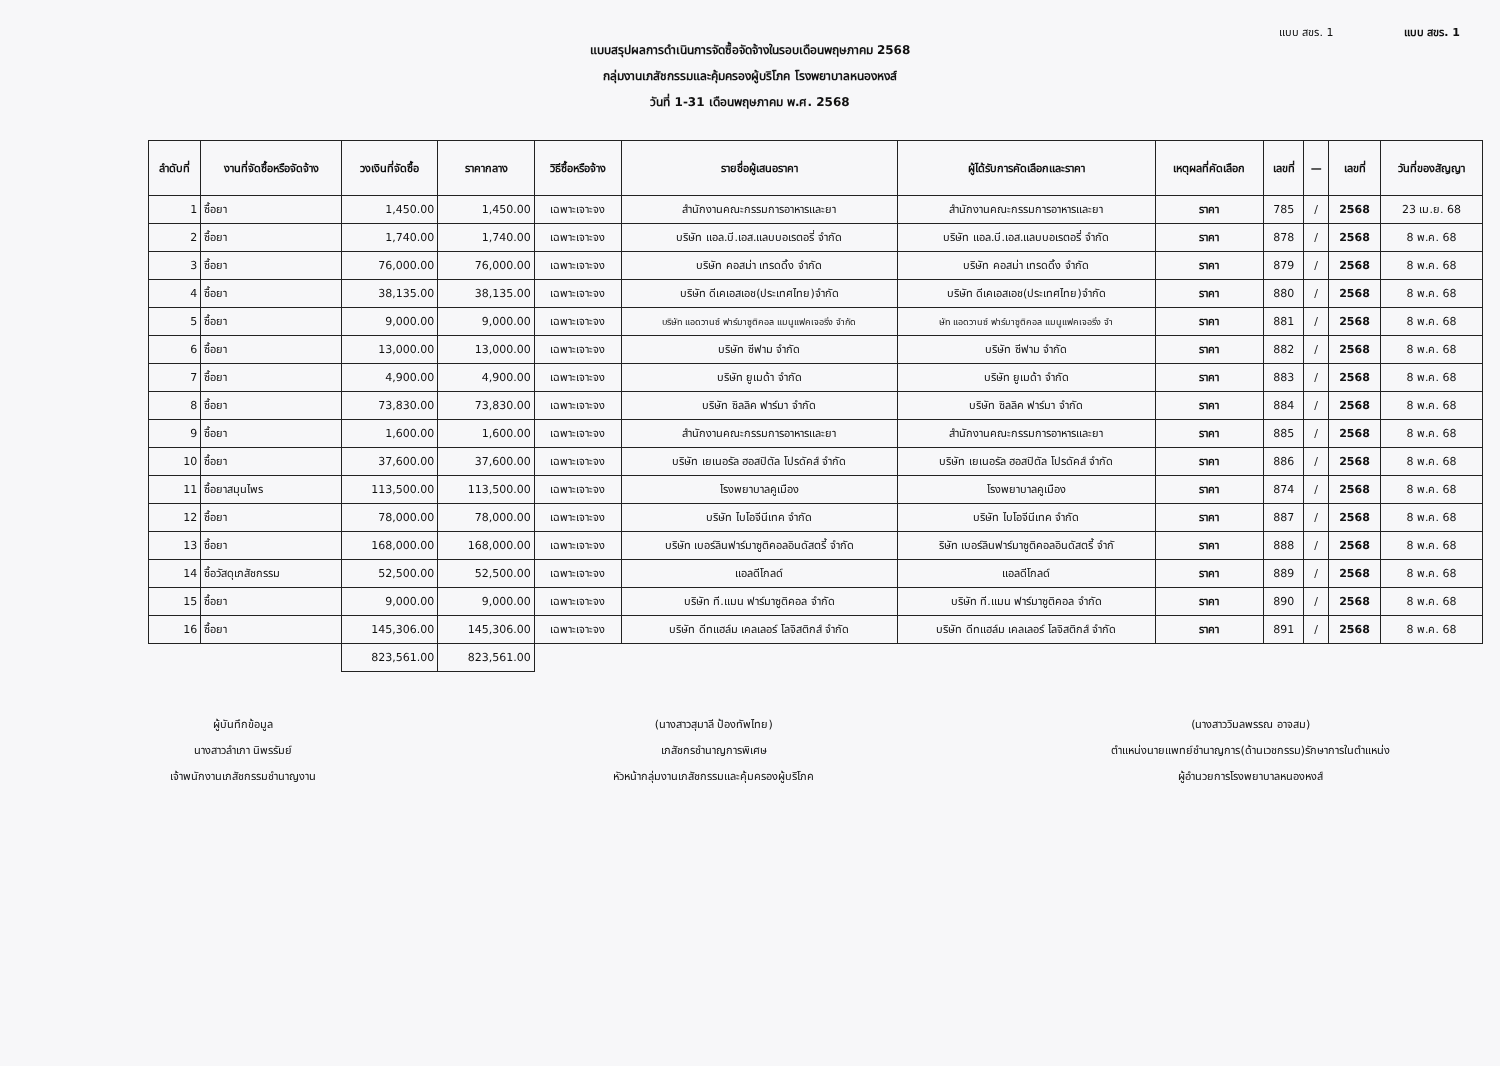แบบ สขร. 1 แบบ สขร. 1
แบบสรุปผลการดำเนินการจัดซื้อจัดจ้างในรอบเดือนพฤษภาคม 2568
กลุ่มงานเภสัชกรรมและคุ้มครองผู้บริโภค โรงพยาบาลหนองหงส์
วันที่ 1-31 เดือนพฤษภาคม พ.ศ. 2568
| ลำดับที่ | งานที่จัดซื้อหรือจัดจ้าง | วงเงินที่จัดซื้อ | ราคากลาง | วิธีซื้อหรือจ้าง | รายชื่อผู้เสนอราคา | ผู้ได้รับการคัดเลือกและราคา | เหตุผลที่คัดเลือก | เลขที่ | — | เลขที่ | วันที่ของสัญญา |
| --- | --- | --- | --- | --- | --- | --- | --- | --- | --- | --- | --- |
| 1 | ซื้อยา | 1,450.00 | 1,450.00 | เฉพาะเจาะจง | สำนักงานคณะกรรมการอาหารและยา | สำนักงานคณะกรรมการอาหารและยา | ราคา | 785 | / | 2568 | 23 เม.ย. 68 |
| 2 | ซื้อยา | 1,740.00 | 1,740.00 | เฉพาะเจาะจง | บริษัท แอล.บี.เอส.แลบบอเรตอรี่ จำกัด | บริษัท แอล.บี.เอส.แลบบอเรตอรี่ จำกัด | ราคา | 878 | / | 2568 | 8 พ.ค. 68 |
| 3 | ซื้อยา | 76,000.00 | 76,000.00 | เฉพาะเจาะจง | บริษัท คอสม่า เทรดดิ้ง จำกัด | บริษัท คอสม่า เทรดดิ้ง จำกัด | ราคา | 879 | / | 2568 | 8 พ.ค. 68 |
| 4 | ซื้อยา | 38,135.00 | 38,135.00 | เฉพาะเจาะจง | บริษัท ดีเคเอสเอช(ประเทศไทย)จำกัด | บริษัท ดีเคเอสเอช(ประเทศไทย)จำกัด | ราคา | 880 | / | 2568 | 8 พ.ค. 68 |
| 5 | ซื้อยา | 9,000.00 | 9,000.00 | เฉพาะเจาะจง | บริษัท แอดวานซ์ ฟาร์มาซูติคอล แมนูแฟคเจอริ่ง จำกัด | ษัท แอดวานซ์ ฟาร์มาซูติคอล แมนูแฟคเจอริ่ง จำ | ราคา | 881 | / | 2568 | 8 พ.ค. 68 |
| 6 | ซื้อยา | 13,000.00 | 13,000.00 | เฉพาะเจาะจง | บริษัท ซีฟาม จำกัด | บริษัท ซีฟาม จำกัด | ราคา | 882 | / | 2568 | 8 พ.ค. 68 |
| 7 | ซื้อยา | 4,900.00 | 4,900.00 | เฉพาะเจาะจง | บริษัท ยูเมด้า จำกัด | บริษัท ยูเมด้า จำกัด | ราคา | 883 | / | 2568 | 8 พ.ค. 68 |
| 8 | ซื้อยา | 73,830.00 | 73,830.00 | เฉพาะเจาะจง | บริษัท ซิลลิค ฟาร์มา จำกัด | บริษัท ซิลลิค ฟาร์มา จำกัด | ราคา | 884 | / | 2568 | 8 พ.ค. 68 |
| 9 | ซื้อยา | 1,600.00 | 1,600.00 | เฉพาะเจาะจง | สำนักงานคณะกรรมการอาหารและยา | สำนักงานคณะกรรมการอาหารและยา | ราคา | 885 | / | 2568 | 8 พ.ค. 68 |
| 10 | ซื้อยา | 37,600.00 | 37,600.00 | เฉพาะเจาะจง | บริษัท เยเนอรัล ฮอสปิตัล โปรดัคส์ จำกัด | บริษัท เยเนอรัล ฮอสปิตัล โปรดัคส์ จำกัด | ราคา | 886 | / | 2568 | 8 พ.ค. 68 |
| 11 | ซื้อยาสมุนไพร | 113,500.00 | 113,500.00 | เฉพาะเจาะจง | โรงพยาบาลคูเมือง | โรงพยาบาลคูเมือง | ราคา | 874 | / | 2568 | 8 พ.ค. 68 |
| 12 | ซื้อยา | 78,000.00 | 78,000.00 | เฉพาะเจาะจง | บริษัท ไบโอจีนีเทค จำกัด | บริษัท ไบโอจีนีเทค จำกัด | ราคา | 887 | / | 2568 | 8 พ.ค. 68 |
| 13 | ซื้อยา | 168,000.00 | 168,000.00 | เฉพาะเจาะจง | บริษัท เบอร์ลินฟาร์มาซูติคอลอินดัสตรี้ จำกัด | ริษัท เบอร์ลินฟาร์มาซูติคอลอินดัสตรี้ จำกั | ราคา | 888 | / | 2568 | 8 พ.ค. 68 |
| 14 | ซื้อวัสดุเภสัชกรรม | 52,500.00 | 52,500.00 | เฉพาะเจาะจง | แอลดีโกลด์ | แอลดีโกลด์ | ราคา | 889 | / | 2568 | 8 พ.ค. 68 |
| 15 | ซื้อยา | 9,000.00 | 9,000.00 | เฉพาะเจาะจง | บริษัท ที.แมน ฟาร์มาซูติคอล จำกัด | บริษัท ที.แมน ฟาร์มาซูติคอล จำกัด | ราคา | 890 | / | 2568 | 8 พ.ค. 68 |
| 16 | ซื้อยา | 145,306.00 | 145,306.00 | เฉพาะเจาะจง | บริษัท ดีทแฮล์ม เคลเลอร์ โลจิสติกส์ จำกัด | บริษัท ดีทแฮล์ม เคลเลอร์ โลจิสติกส์ จำกัด | ราคา | 891 | / | 2568 | 8 พ.ค. 68 |
| | | 823,561.00 | 823,561.00 | | | | | | | | |
ผู้บันทึกข้อมูล
นางสาวลำเภา นิพรรัมย์
เจ้าพนักงานเภสัชกรรมชำนาญงาน
(นางสาวสุมาลี ป้องทัพไทย)
เภสัชกรชำนาญการพิเศษ
หัวหน้ากลุ่มงานเภสัชกรรมและคุ้มครองผู้บริโภค
(นางสาววิมลพรรณ อาจสม)
ตำแหน่งนายแพทย์ชำนาญการ(ด้านเวชกรรม)รักษาการในตำแหน่ง
ผู้อำนวยการโรงพยาบาลหนองหงส์